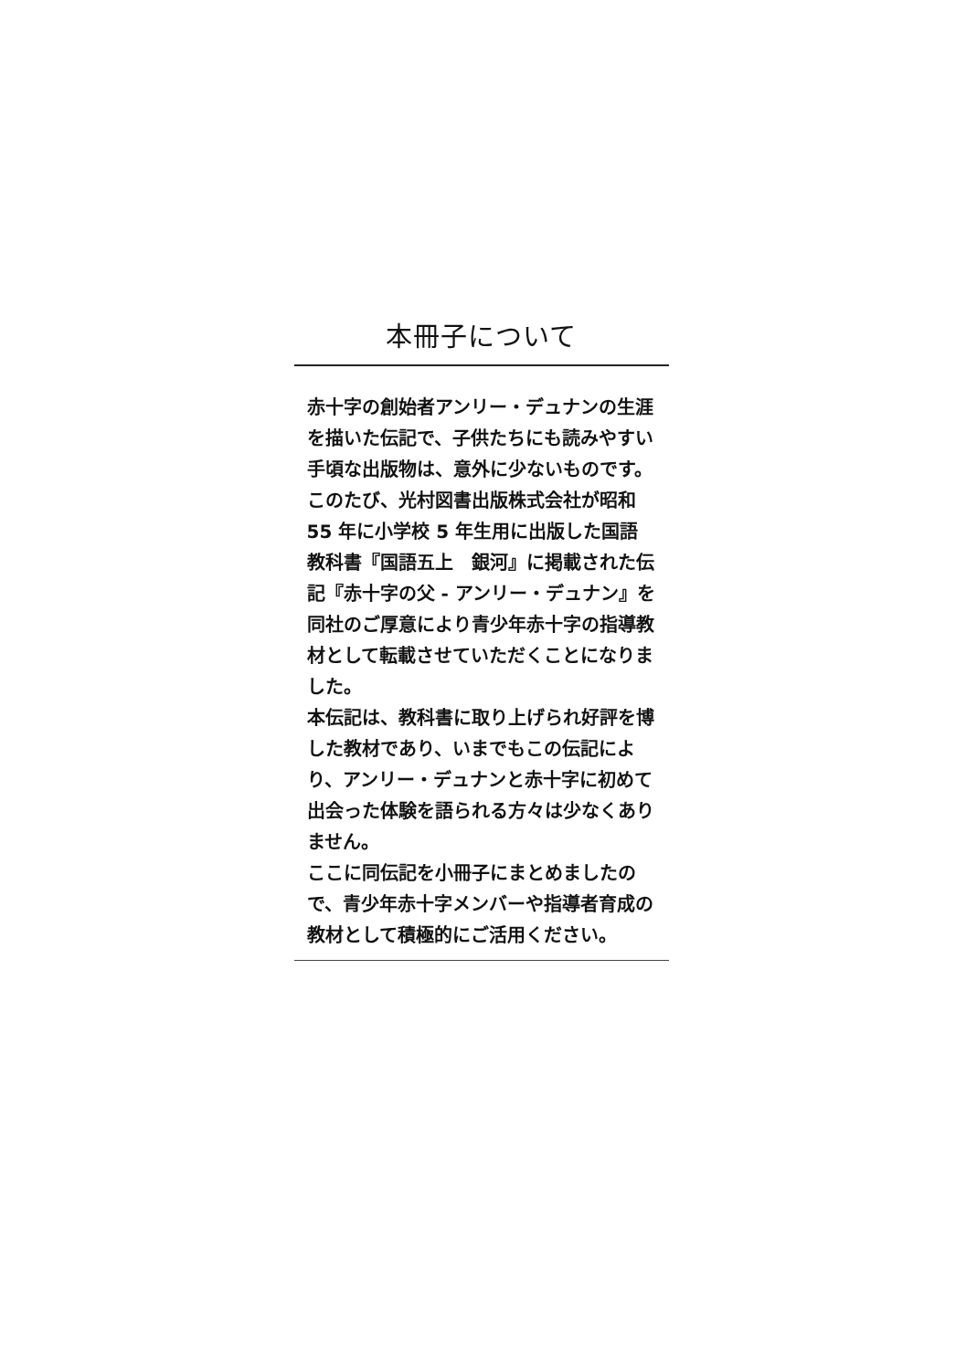本冊子について
赤十字の創始者アンリー・デュナンの生涯を描いた伝記で、子供たちにも読みやすい手頃な出版物は、意外に少ないものです。
このたび、光村図書出版株式会社が昭和 55 年に小学校 5 年生用に出版した国語教科書『国語五上　銀河』に掲載された伝記『赤十字の父 - アンリー・デュナン』を同社のご厚意により青少年赤十字の指導教材として転載させていただくことになりました。
本伝記は、教科書に取り上げられ好評を博した教材であり、いまでもこの伝記により、アンリー・デュナンと赤十字に初めて出会った体験を語られる方々は少なくありません。
ここに同伝記を小冊子にまとめましたので、青少年赤十字メンバーや指導者育成の教材として積極的にご活用ください。